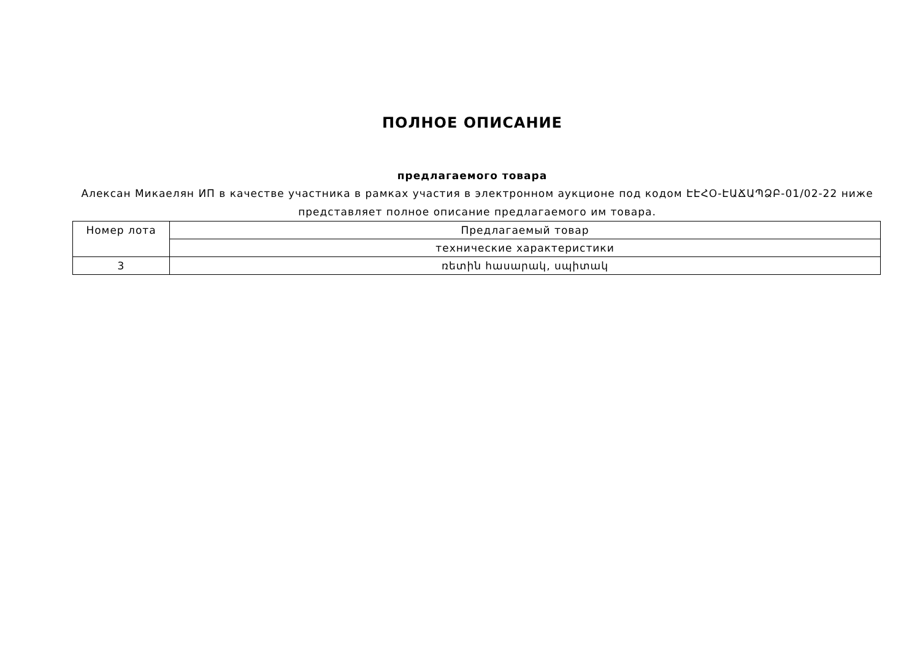ПОЛНОЕ ОПИСАНИЕ
предлагаемого товара
Алексан Микаелян ИП в качестве участника в рамках участия в электронном аукционе под кодом ԷԷՀՕ-ԷԱՃԱՊՁԲ-01/02-22 ниже представляет полное описание предлагаемого им товара.
| Номер лота | Предлагаемый товар |
| | технические характеристики |
| 3 | ռետին հասարակ, սպիտակ |